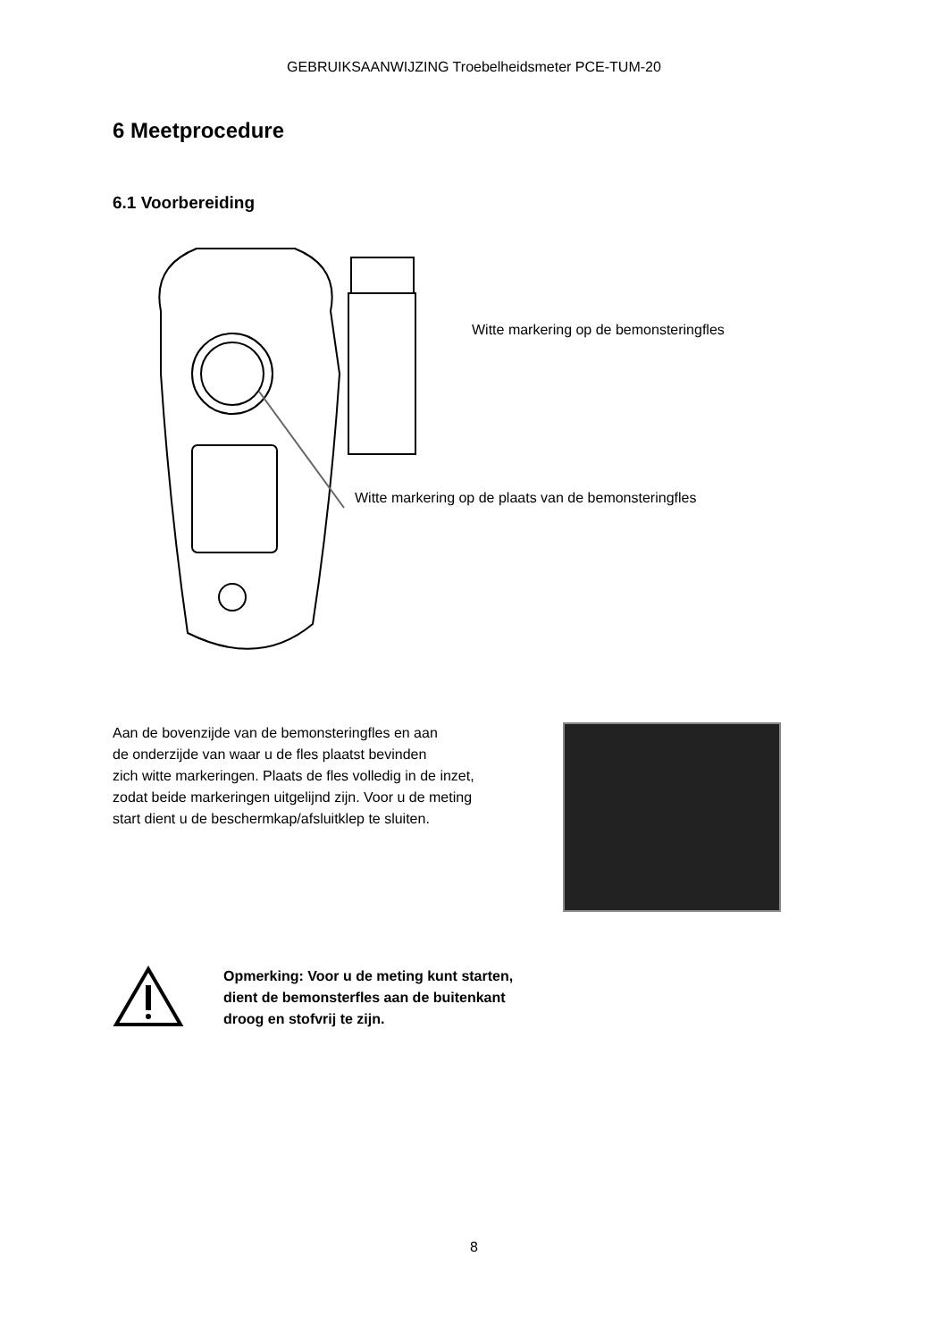GEBRUIKSAANWIJZING Troebelheidsmeter PCE-TUM-20
6 Meetprocedure
6.1 Voorbereiding
Witte markering op de bemonsteringfles
Witte markering op de plaats van de bemonsteringfles
Aan de bovenzijde van de bemonsteringfles en aan
de onderzijde van waar u de fles plaatst bevinden
zich witte markeringen. Plaats de fles volledig in de inzet,
zodat beide markeringen uitgelijnd zijn. Voor u de meting
start dient u de beschermkap/afsluitklep te sluiten.
Opmerking: Voor u de meting kunt starten, dient de bemonsterfles aan de buitenkant droog en stofvrij te zijn.
8